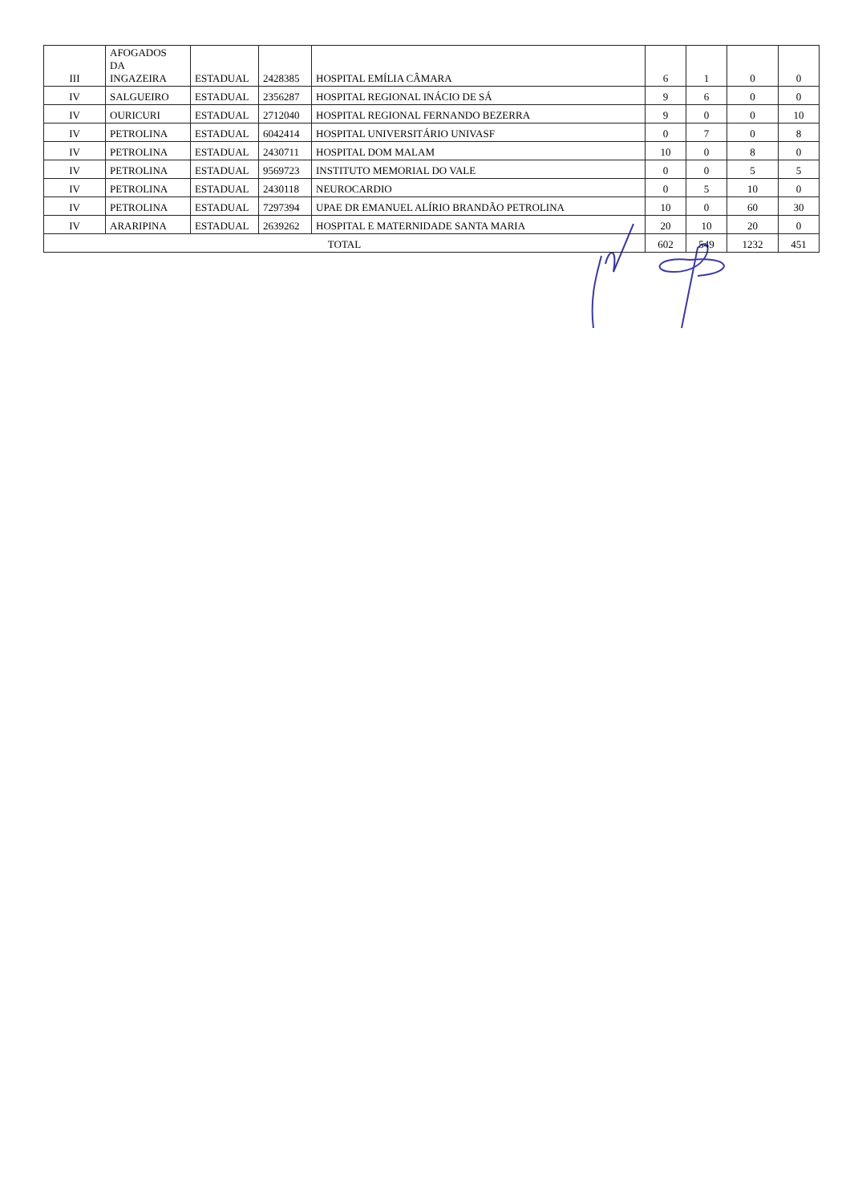| III | AFOGADOS DA INGAZEIRA | ESTADUAL | 2428385 | HOSPITAL EMÍLIA CÂMARA | 6 | 1 | 0 | 0 |
| IV | SALGUEIRO | ESTADUAL | 2356287 | HOSPITAL REGIONAL INÁCIO DE SÁ | 9 | 6 | 0 | 0 |
| IV | OURICURI | ESTADUAL | 2712040 | HOSPITAL REGIONAL FERNANDO BEZERRA | 9 | 0 | 0 | 10 |
| IV | PETROLINA | ESTADUAL | 6042414 | HOSPITAL UNIVERSITÁRIO UNIVASF | 0 | 7 | 0 | 8 |
| IV | PETROLINA | ESTADUAL | 2430711 | HOSPITAL DOM MALAM | 10 | 0 | 8 | 0 |
| IV | PETROLINA | ESTADUAL | 9569723 | INSTITUTO MEMORIAL DO VALE | 0 | 0 | 5 | 5 |
| IV | PETROLINA | ESTADUAL | 2430118 | NEUROCARDIO | 0 | 5 | 10 | 0 |
| IV | PETROLINA | ESTADUAL | 7297394 | UPAE DR EMANUEL ALÍRIO BRANDÃO PETROLINA | 10 | 0 | 60 | 30 |
| IV | ARARIPINA | ESTADUAL | 2639262 | HOSPITAL E MATERNIDADE SANTA MARIA | 20 | 10 | 20 | 0 |
| TOTAL | | | | | 602 | 549 | 1232 | 451 |